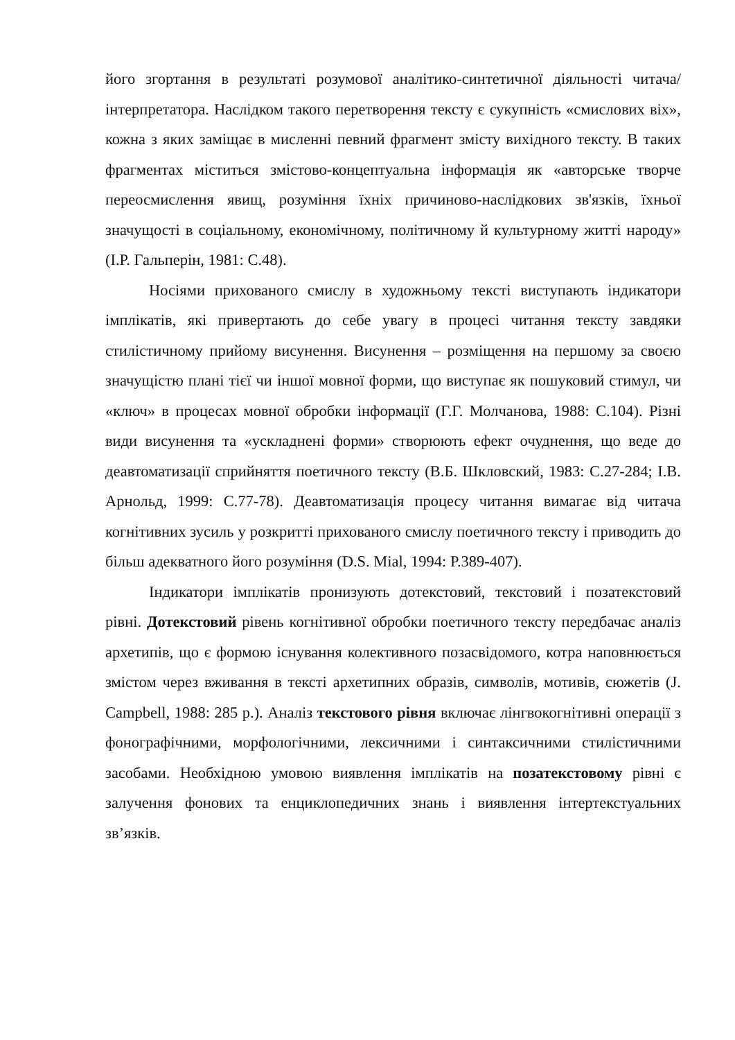його згортання в результаті розумової аналітико-синтетичної діяльності читача/інтерпретатора. Наслідком такого перетворення тексту є сукупність «смислових віх», кожна з яких заміщає в мисленні певний фрагмент змісту вихідного тексту. В таких фрагментах міститься змістово-концептуальна інформація як «авторське творче переосмислення явищ, розуміння їхніх причиново-наслідкових зв'язків, їхньої значущості в соціальному, економічному, політичному й культурному житті народу» (І.Р. Гальперін, 1981: С.48).
Носіями прихованого смислу в художньому тексті виступають індикатори імплікатів, які привертають до себе увагу в процесі читання тексту завдяки стилістичному прийому висунення. Висунення – розміщення на першому за своєю значущістю плані тієї чи іншої мовної форми, що виступає як пошуковий стимул, чи «ключ» в процесах мовної обробки інформації (Г.Г. Молчанова, 1988: С.104). Різні види висунення та «ускладнені форми» створюють ефект очуднення, що веде до деавтоматизації сприйняття поетичного тексту (В.Б. Шкловский, 1983: С.27-284; І.В. Арнольд, 1999: С.77-78). Деавтоматизація процесу читання вимагає від читача когнітивних зусиль у розкритті прихованого смислу поетичного тексту і приводить до більш адекватного його розуміння (D.S. Mial, 1994: P.389-407).
Індикатори імплікатів пронизують дотекстовий, текстовий і позатекстовий рівні. Дотекстовий рівень когнітивної обробки поетичного тексту передбачає аналіз архетипів, що є формою існування колективного позасвідомого, котра наповнюється змістом через вживання в тексті архетипних образів, символів, мотивів, сюжетів (J. Campbell, 1988: 285 p.). Аналіз текстового рівня включає лінгвокогнітивні операції з фонографічними, морфологічними, лексичними і синтаксичними стилістичними засобами. Необхідною умовою виявлення імплікатів на позатекстовому рівні є залучення фонових та енциклопедичних знань і виявлення інтертекстуальних зв’язків.